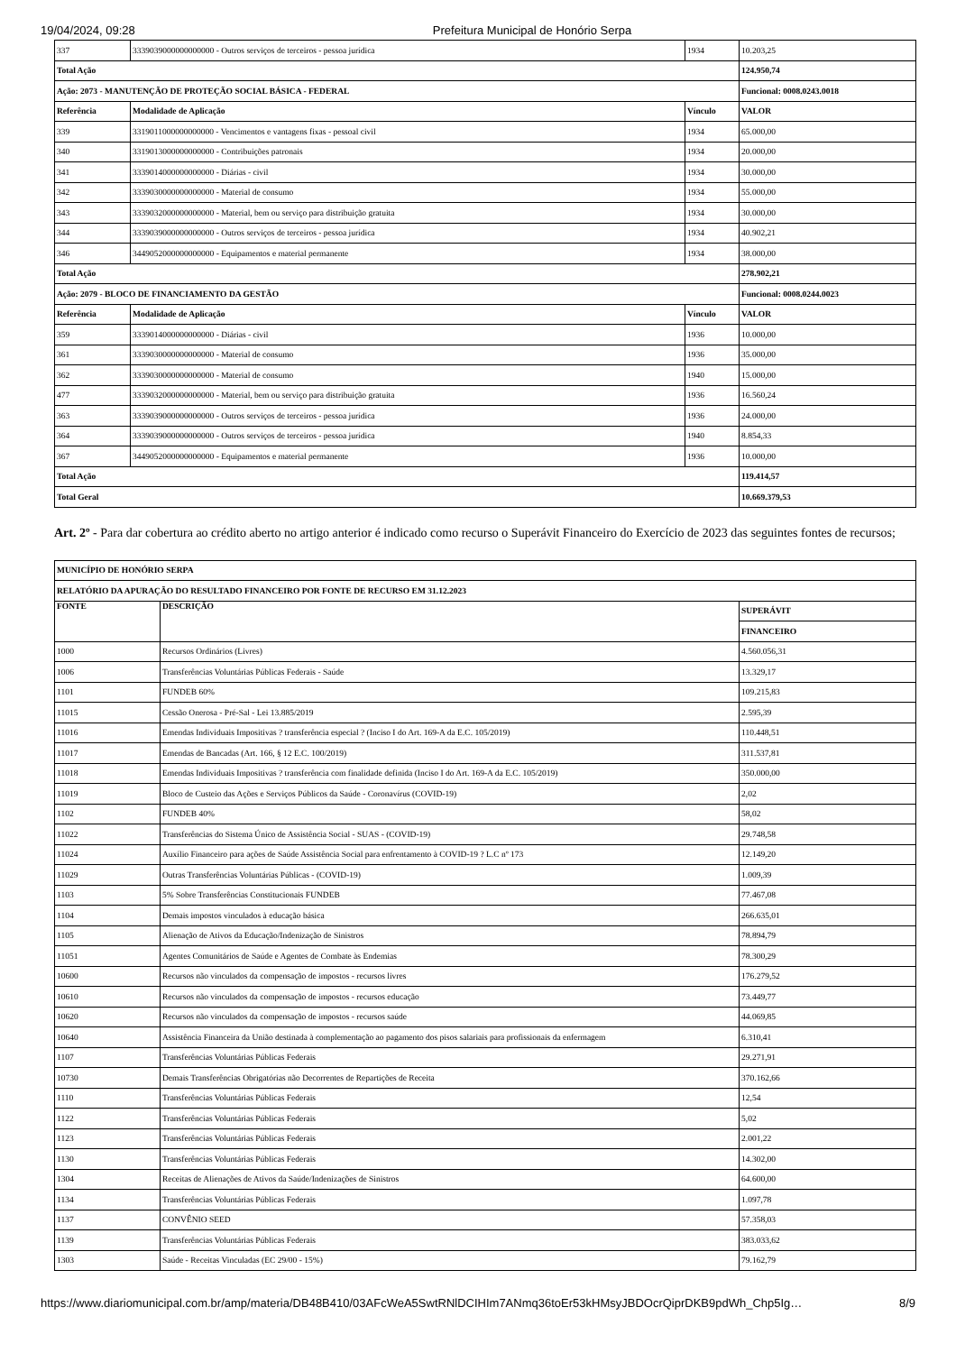19/04/2024, 09:28 Prefeitura Municipal de Honório Serpa
| 337 | 3339039000000000000 - Outros serviços de terceiros - pessoa jurídica | 1934 | 10.203,25 |
| Total Ação | | | 124.950,74 |
| Ação: 2073 - MANUTENÇÃO DE PROTEÇÃO SOCIAL BÁSICA - FEDERAL | | | Funcional: 0008.0243.0018 |
| Referência | Modalidade de Aplicação | Vínculo | VALOR |
| 339 | 3319011000000000000 - Vencimentos e vantagens fixas - pessoal civil | 1934 | 65.000,00 |
| 340 | 3319013000000000000 - Contribuições patronais | 1934 | 20.000,00 |
| 341 | 3339014000000000000 - Diárias - civil | 1934 | 30.000,00 |
| 342 | 3339030000000000000 - Material de consumo | 1934 | 55.000,00 |
| 343 | 3339032000000000000 - Material, bem ou serviço para distribuição gratuita | 1934 | 30.000,00 |
| 344 | 3339039000000000000 - Outros serviços de terceiros - pessoa jurídica | 1934 | 40.902,21 |
| 346 | 3449052000000000000 - Equipamentos e material permanente | 1934 | 38.000,00 |
| Total Ação | | | 278.902,21 |
| Ação: 2079 - BLOCO DE FINANCIAMENTO DA GESTÃO | | | Funcional: 0008.0244.0023 |
| Referência | Modalidade de Aplicação | Vínculo | VALOR |
| 359 | 3339014000000000000 - Diárias - civil | 1936 | 10.000,00 |
| 361 | 3339030000000000000 - Material de consumo | 1936 | 35.000,00 |
| 362 | 3339030000000000000 - Material de consumo | 1940 | 15.000,00 |
| 477 | 3339032000000000000 - Material, bem ou serviço para distribuição gratuita | 1936 | 16.560,24 |
| 363 | 3339039000000000000 - Outros serviços de terceiros - pessoa jurídica | 1936 | 24.000,00 |
| 364 | 3339039000000000000 - Outros serviços de terceiros - pessoa jurídica | 1940 | 8.854,33 |
| 367 | 3449052000000000000 - Equipamentos e material permanente | 1936 | 10.000,00 |
| Total Ação | | | 119.414,57 |
| Total Geral | | | 10.669.379,53 |
Art. 2º - Para dar cobertura ao crédito aberto no artigo anterior é indicado como recurso o Superávit Financeiro do Exercício de 2023 das seguintes fontes de recursos;
| MUNICÍPIO DE HONÓRIO SERPA | | |
| --- | --- | --- |
| RELATÓRIO DA APURAÇÃO DO RESULTADO FINANCEIRO POR FONTE DE RECURSO EM 31.12.2023 | | |
| FONTE | DESCRIÇÃO | SUPERÁVIT |
| | | FINANCEIRO |
| 1000 | Recursos Ordinários (Livres) | 4.560.056,31 |
| 1006 | Transferências Voluntárias Públicas Federais - Saúde | 13.329,17 |
| 1101 | FUNDEB 60% | 109.215,83 |
| 11015 | Cessão Onerosa - Pré-Sal - Lei 13.885/2019 | 2.595,39 |
| 11016 | Emendas Individuais Impositivas ? transferência especial ? (Inciso I do Art. 169-A da E.C. 105/2019) | 110.448,51 |
| 11017 | Emendas de Bancadas (Art. 166, § 12 E.C. 100/2019) | 311.537,81 |
| 11018 | Emendas Individuais Impositivas ? transferência com finalidade definida (Inciso I do Art. 169-A da E.C. 105/2019) | 350.000,00 |
| 11019 | Bloco de Custeio das Ações e Serviços Públicos da Saúde - Coronavírus (COVID-19) | 2,02 |
| 1102 | FUNDEB 40% | 58,02 |
| 11022 | Transferências do Sistema Único de Assistência Social - SUAS - (COVID-19) | 29.748,58 |
| 11024 | Auxílio Financeiro para ações de Saúde Assistência Social para enfrentamento à COVID-19 ? L.C nº 173 | 12.149,20 |
| 11029 | Outras Transferências Voluntárias Públicas - (COVID-19) | 1.009,39 |
| 1103 | 5% Sobre Transferências Constitucionais FUNDEB | 77.467,08 |
| 1104 | Demais impostos vinculados à educação básica | 266.635,01 |
| 1105 | Alienação de Ativos da Educação/Indenização de Sinistros | 78.894,79 |
| 11051 | Agentes Comunitários de Saúde e Agentes de Combate às Endemias | 78.300,29 |
| 10600 | Recursos não vinculados da compensação de impostos - recursos livres | 176.279,52 |
| 10610 | Recursos não vinculados da compensação de impostos - recursos educação | 73.449,77 |
| 10620 | Recursos não vinculados da compensação de impostos - recursos saúde | 44.069,85 |
| 10640 | Assistência Financeira da União destinada à complementação ao pagamento dos pisos salariais para profissionais da enfermagem | 6.310,41 |
| 1107 | Transferências Voluntárias Públicas Federais | 29.271,91 |
| 10730 | Demais Transferências Obrigatórias não Decorrentes de Repartições de Receita | 370.162,66 |
| 1110 | Transferências Voluntárias Públicas Federais | 12,54 |
| 1122 | Transferências Voluntárias Públicas Federais | 5,02 |
| 1123 | Transferências Voluntárias Públicas Federais | 2.001,22 |
| 1130 | Transferências Voluntárias Públicas Federais | 14.302,00 |
| 1304 | Receitas de Alienações de Ativos da Saúde/Indenizações de Sinistros | 64.600,00 |
| 1134 | Transferências Voluntárias Públicas Federais | 1.097,78 |
| 1137 | CONVÊNIO SEED | 57.358,03 |
| 1139 | Transferências Voluntárias Públicas Federais | 383.033,62 |
| 1303 | Saúde - Receitas Vinculadas (EC 29/00 - 15%) | 79.162,79 |
https://www.diariomunicipal.com.br/amp/materia/DB48B410/03AFcWeA5SwtRNlDCIHIm7ANmq36toEr53kHMsyJBDOcrQiprDKB9pdWh_Chp5Ig… 8/9